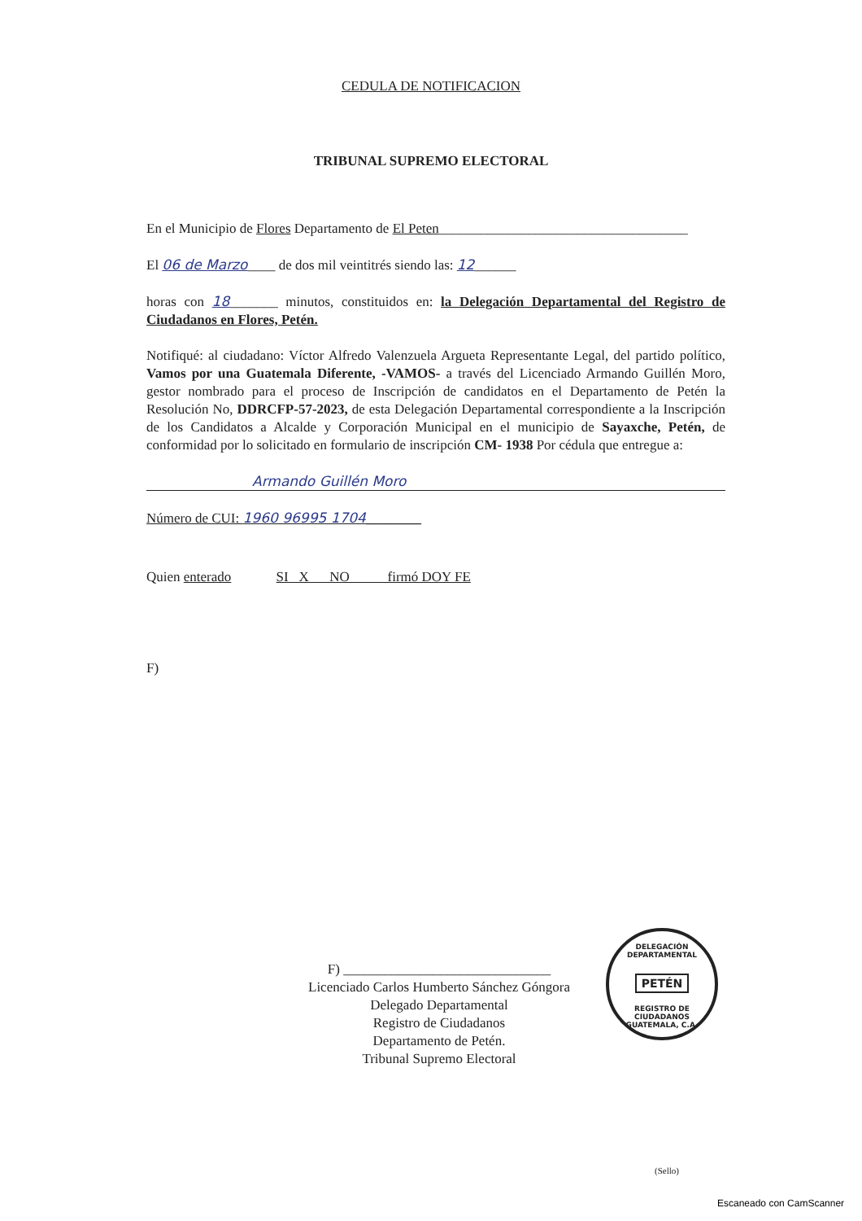CEDULA DE NOTIFICACION
TRIBUNAL SUPREMO ELECTORAL
En el Municipio de Flores Departamento de El Peten____________________________________
El 06 de Marzo____ de dos mil veintitrés siendo las: 12______
horas con 18_______ minutos, constituidos en: la Delegación Departamental del Registro de Ciudadanos en Flores, Petén.
Notifiqué: al ciudadano: Víctor Alfredo Valenzuela Argueta Representante Legal, del partido político, Vamos por una Guatemala Diferente, -VAMOS- a través del Licenciado Armando Guillén Moro, gestor nombrado para el proceso de Inscripción de candidatos en el Departamento de Petén la Resolución No, DDRCFP-57-2023, de esta Delegación Departamental correspondiente a la Inscripción de los Candidatos a Alcalde y Corporación Municipal en el municipio de Sayaxche, Petén, de conformidad por lo solicitado en formulario de inscripción CM- 1938 Por cédula que entregue a:
Armando Guillén Moro
Número de CUI: 1960 96995 1704________
Quien enterado SI X NO firmó DOY FE
F)
F) ______________________________
Licenciado Carlos Humberto Sánchez Góngora
Delegado Departamental
Registro de Ciudadanos
Departamento de Petén.
Tribunal Supremo Electoral
DELEGACIÓN DEPARTAMENTAL
PETÉN
REGISTRO DE CIUDADANOS GUATEMALA, C.A.
(Sello)
Escaneado con CamScanner